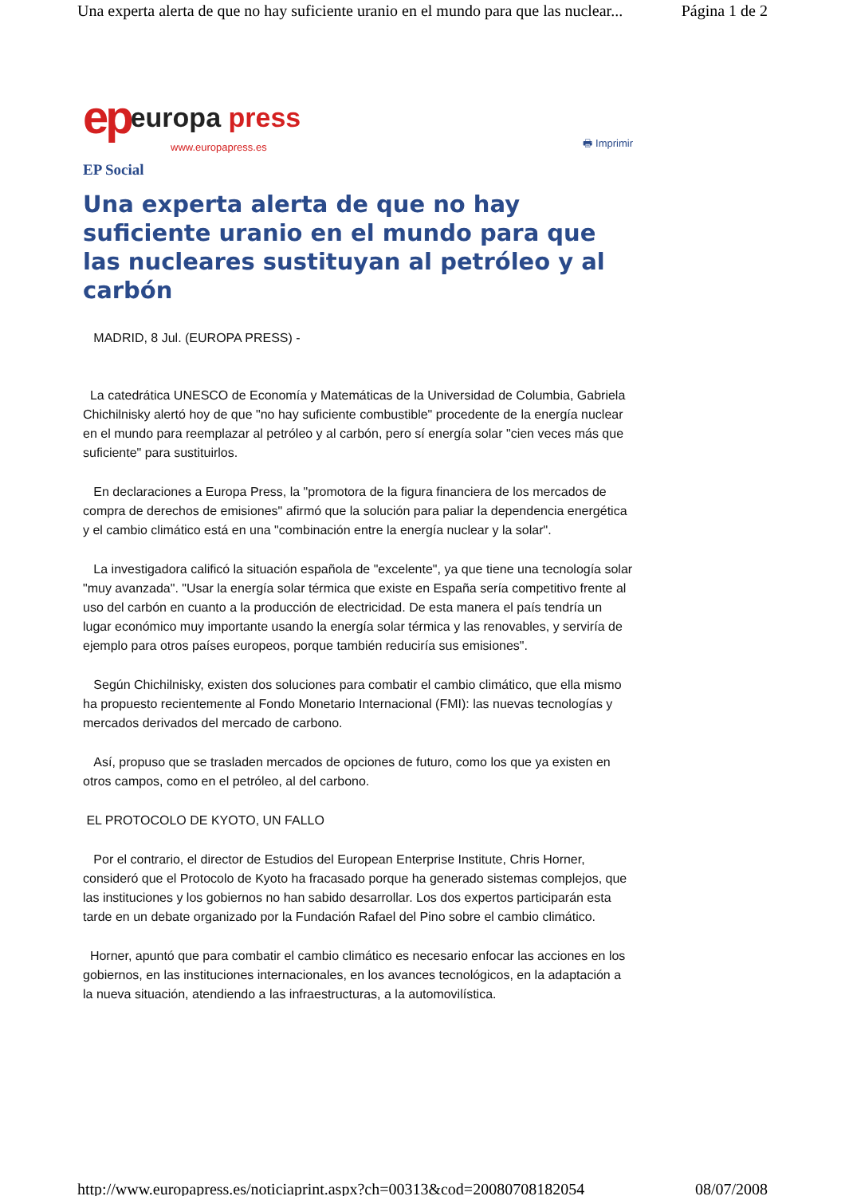Una experta alerta de que no hay suficiente uranio en el mundo para que las nuclear... Página 1 de 2
ep europa press
www.europapress.es
🖶 Imprimir
EP Social
Una experta alerta de que no hay suficiente uranio en el mundo para que las nucleares sustituyan al petróleo y al carbón
MADRID, 8 Jul. (EUROPA PRESS) -
La catedrática UNESCO de Economía y Matemáticas de la Universidad de Columbia, Gabriela Chichilnisky alertó hoy de que "no hay suficiente combustible" procedente de la energía nuclear en el mundo para reemplazar al petróleo y al carbón, pero sí energía solar "cien veces más que suficiente" para sustituirlos.
En declaraciones a Europa Press, la "promotora de la figura financiera de los mercados de compra de derechos de emisiones" afirmó que la solución para paliar la dependencia energética y el cambio climático está en una "combinación entre la energía nuclear y la solar".
La investigadora calificó la situación española de "excelente", ya que tiene una tecnología solar "muy avanzada". "Usar la energía solar térmica que existe en España sería competitivo frente al uso del carbón en cuanto a la producción de electricidad. De esta manera el país tendría un lugar económico muy importante usando la energía solar térmica y las renovables, y serviría de ejemplo para otros países europeos, porque también reduciría sus emisiones".
Según Chichilnisky, existen dos soluciones para combatir el cambio climático, que ella mismo ha propuesto recientemente al Fondo Monetario Internacional (FMI): las nuevas tecnologías y mercados derivados del mercado de carbono.
Así, propuso que se trasladen mercados de opciones de futuro, como los que ya existen en otros campos, como en el petróleo, al del carbono.
EL PROTOCOLO DE KYOTO, UN FALLO
Por el contrario, el director de Estudios del European Enterprise Institute, Chris Horner, consideró que el Protocolo de Kyoto ha fracasado porque ha generado sistemas complejos, que las instituciones y los gobiernos no han sabido desarrollar. Los dos expertos participarán esta tarde en un debate organizado por la Fundación Rafael del Pino sobre el cambio climático.
Horner, apuntó que para combatir el cambio climático es necesario enfocar las acciones en los gobiernos, en las instituciones internacionales, en los avances tecnológicos, en la adaptación a la nueva situación, atendiendo a las infraestructuras, a la automovilística.
http://www.europapress.es/noticiaprint.aspx?ch=00313&cod=20080708182054 08/07/2008